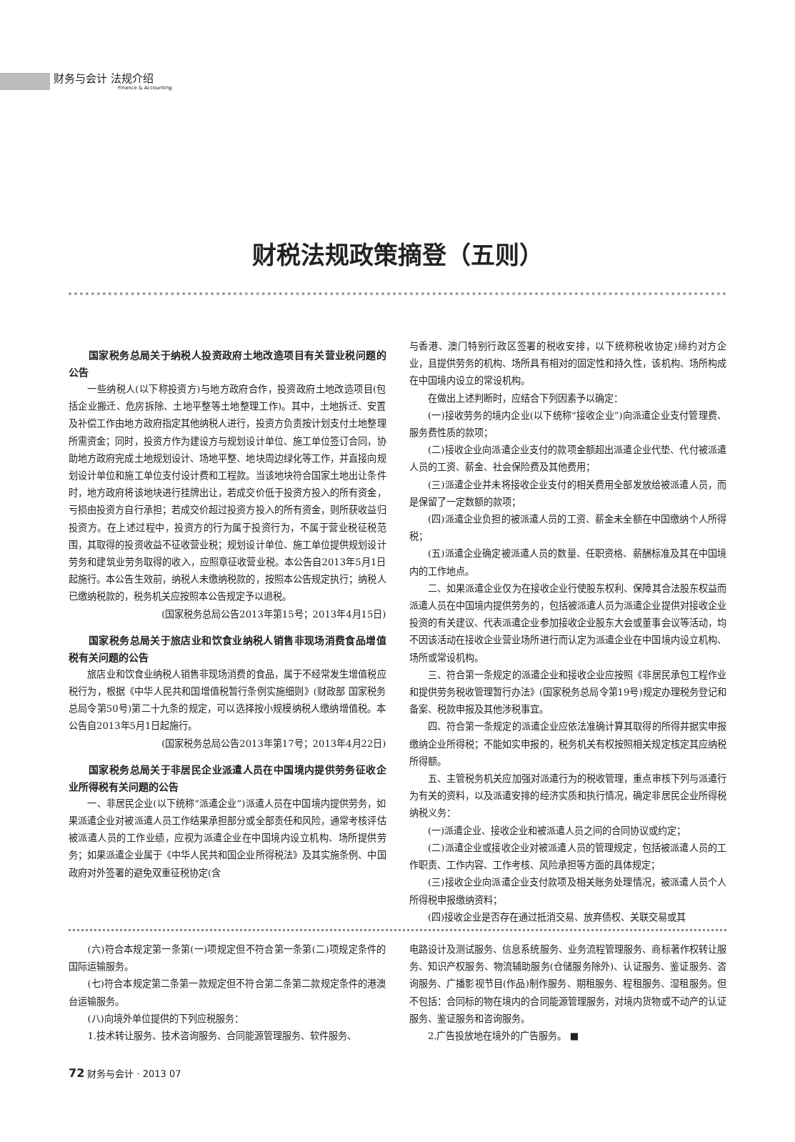财务与会计 法规介绍
Finance & Accounting
财税法规政策摘登（五则）
国家税务总局关于纳税人投资政府土地改造项目有关营业税问题的公告
一些纳税人(以下称投资方)与地方政府合作，投资政府土地改造项目(包括企业搬迁、危房拆除、土地平整等土地整理工作)。其中，土地拆迁、安置及补偿工作由地方政府指定其他纳税人进行，投资方负责按计划支付土地整理所需资金；同时，投资方作为建设方与规划设计单位、施工单位签订合同，协助地方政府完成土地规划设计、场地平整、地块周边绿化等工作，并直接向规划设计单位和施工单位支付设计费和工程款。当该地块符合国家土地出让条件时，地方政府将该地块进行挂牌出让，若成交价低于投资方投入的所有资金，亏损由投资方自行承担；若成交价超过投资方投入的所有资金，则所获收益归投资方。在上述过程中，投资方的行为属于投资行为，不属于营业税征税范围，其取得的投资收益不征收营业税；规划设计单位、施工单位提供规划设计劳务和建筑业劳务取得的收入，应照章征收营业税。本公告自2013年5月1日起施行。本公告生效前，纳税人未缴纳税款的，按照本公告规定执行；纳税人已缴纳税款的，税务机关应按照本公告规定予以退税。
(国家税务总局公告2013年第15号；2013年4月15日)
国家税务总局关于旅店业和饮食业纳税人销售非现场消费食品增值税有关问题的公告
旅店业和饮食业纳税人销售非现场消费的食品，属于不经常发生增值税应税行为，根据《中华人民共和国增值税暂行条例实施细则》(财政部 国家税务总局令第50号)第二十九条的规定，可以选择按小规模纳税人缴纳增值税。本公告自2013年5月1日起施行。
(国家税务总局公告2013年第17号；2013年4月22日)
国家税务总局关于非居民企业派遣人员在中国境内提供劳务征收企业所得税有关问题的公告
一、非居民企业(以下统称“派遣企业”)派遣人员在中国境内提供劳务，如果派遣企业对被派遣人员工作结果承担部分或全部责任和风险，通常考核评估被派遣人员的工作业绩，应视为派遣企业在中国境内设立机构、场所提供劳务；如果派遣企业属于《中华人民共和国企业所得税法》及其实施条例、中国政府对外签署的避免双重征税协定(含
与香港、澳门特别行政区签署的税收安排，以下统称税收协定)缔约对方企业，且提供劳务的机构、场所具有相对的固定性和持久性，该机构、场所构成在中国境内设立的常设机构。
在做出上述判断时，应结合下列因素予以确定：
(一)接收劳务的境内企业(以下统称“接收企业”)向派遣企业支付管理费、服务费性质的款项；
(二)接收企业向派遣企业支付的款项金额超出派遣企业代垫、代付被派遣人员的工资、薪金、社会保险费及其他费用；
(三)派遣企业并未将接收企业支付的相关费用全部发放给被派遣人员，而是保留了一定数额的款项；
(四)派遣企业负担的被派遣人员的工资、薪金未全额在中国缴纳个人所得税；
(五)派遣企业确定被派遣人员的数量、任职资格、薪酬标准及其在中国境内的工作地点。
二、如果派遣企业仅为在接收企业行使股东权利、保障其合法股东权益而派遣人员在中国境内提供劳务的，包括被派遣人员为派遣企业提供对接收企业投资的有关建议、代表派遣企业参加接收企业股东大会或董事会议等活动，均不因该活动在接收企业营业场所进行而认定为派遣企业在中国境内设立机构、场所或常设机构。
三、符合第一条规定的派遣企业和接收企业应按照《非居民承包工程作业和提供劳务税收管理暂行办法》(国家税务总局令第19号)规定办理税务登记和备案、税款申报及其他涉税事宜。
四、符合第一条规定的派遣企业应依法准确计算其取得的所得并据实申报缴纳企业所得税；不能如实申报的，税务机关有权按照相关规定核定其应纳税所得额。
五、主管税务机关应加强对派遣行为的税收管理，重点审核下列与派遣行为有关的资料，以及派遣安排的经济实质和执行情况，确定非居民企业所得税纳税义务：
(一)派遣企业、接收企业和被派遣人员之间的合同协议或约定；
(二)派遣企业或接收企业对被派遣人员的管理规定，包括被派遣人员的工作职责、工作内容、工作考核、风险承担等方面的具体规定；
(三)接收企业向派遣企业支付款项及相关账务处理情况，被派遣人员个人所得税申报缴纳资料；
(四)接收企业是否存在通过抵消交易、放弃债权、关联交易或其
(六)符合本规定第一条第(一)项规定但不符合第一条第(二)项规定条件的国际运输服务。
(七)符合本规定第二条第一款规定但不符合第二条第二款规定条件的港澳台运输服务。
(八)向境外单位提供的下列应税服务：
1.技术转让服务、技术咨询服务、合同能源管理服务、软件服务、
电路设计及测试服务、信息系统服务、业务流程管理服务、商标著作权转让服务、知识产权服务、物流辅助服务(仓储服务除外)、认证服务、鉴证服务、咨询服务、广播影视节目(作品)制作服务、期租服务、程租服务、湿租服务。但不包括：合同标的物在境内的合同能源管理服务，对境内货物或不动产的认证服务、鉴证服务和咨询服务。
2.广告投放地在境外的广告服务。 ■
72 财务与会计 · 2013 07